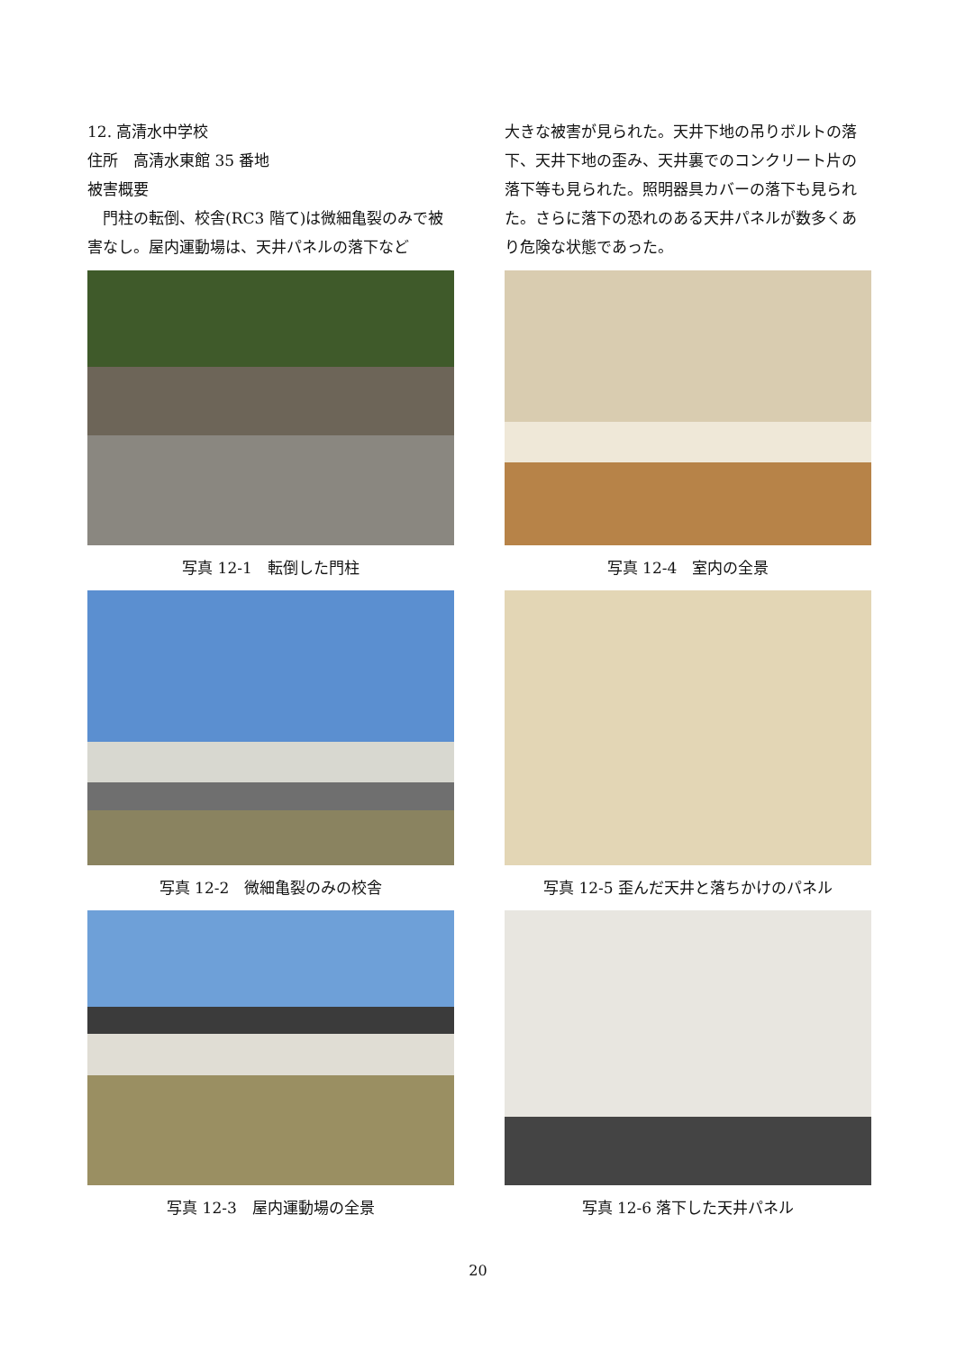12. 高清水中学校
住所　高清水東館 35 番地
被害概要
　門柱の転倒、校舎(RC3 階て)は微細亀裂のみで被害なし。屋内運動場は、天井パネルの落下など
写真 12-1　転倒した門柱
写真 12-2　微細亀裂のみの校舎
写真 12-3　屋内運動場の全景
大きな被害が見られた。天井下地の吊りボルトの落下、天井下地の歪み、天井裏でのコンクリート片の落下等も見られた。照明器具カバーの落下も見られた。さらに落下の恐れのある天井パネルが数多くあり危険な状態であった。
写真 12-4　室内の全景
写真 12-5 歪んだ天井と落ちかけのパネル
写真 12-6 落下した天井パネル
20